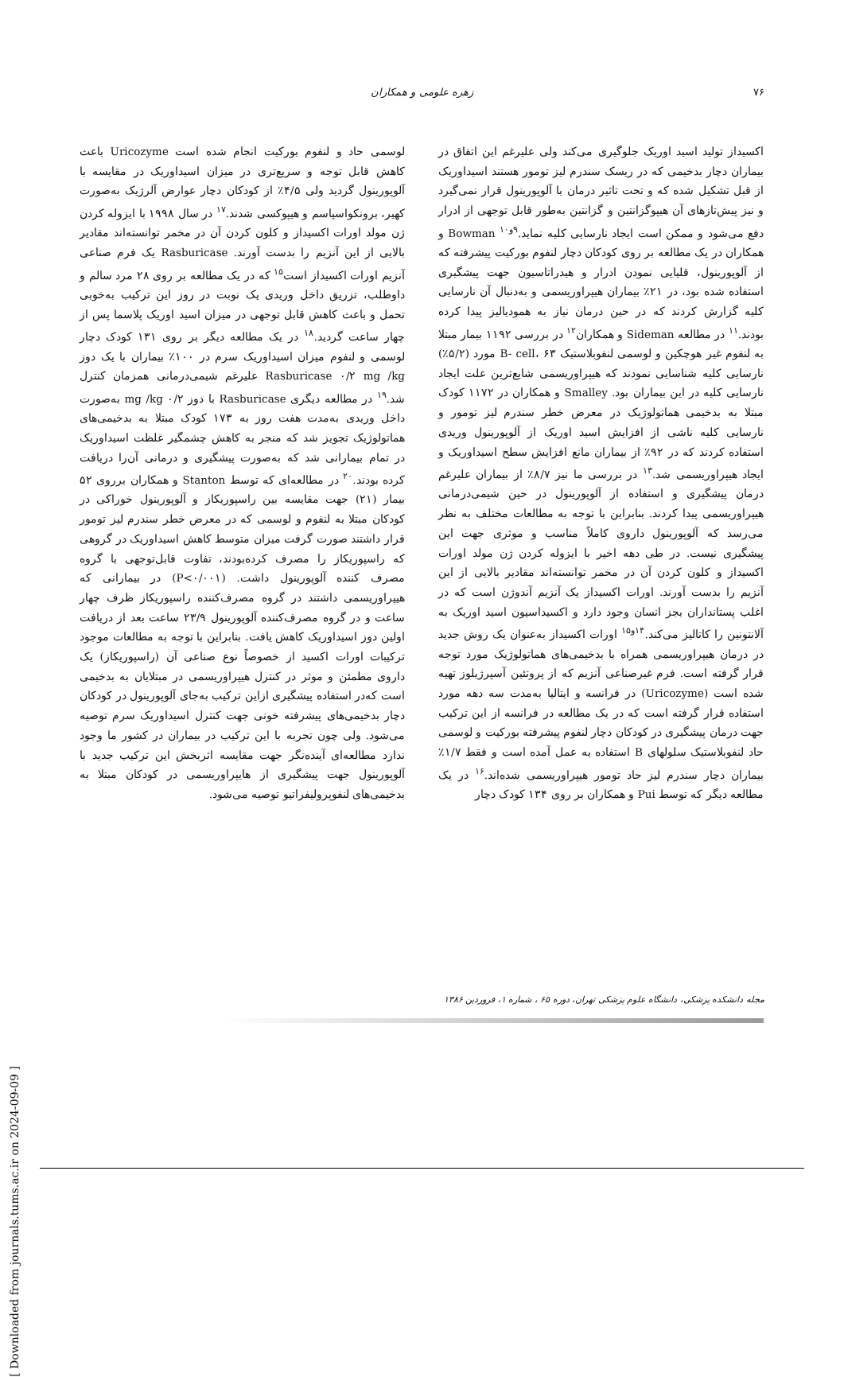۷۶
زهره علومی و همکاران
اکسیداز تولید اسید اوریک جلوگیری می‌کند ولی علیرغم این اتفاق در بیماران دچار بدخیمی که در ریسک سندرم لیز تومور هستند اسیداوریک از قبل تشکیل شده که و تحت تاثیر درمان با آلوپورینول قرار نمی‌گیرد و نیز پیش‌تازهای آن هیپوگزانتین و گزانتین به‌طور قابل توجهی از ادرار دفع می‌شود و ممکن است ایجاد نارسایی کلیه نماید.<sup>۹و۱۰</sup> Bowman و همکاران در یک مطالعه بر روی کودکان دچار لنفوم بورکیت پیشرفته که از آلوپورینول، قلیایی نمودن ادرار و هیدراتاسیون جهت پیشگیری استفاده شده بود، در ۲۱٪ بیماران هیپراوریسمی و به‌دنبال آن نارسایی کلیه گزارش کردند که در حین درمان نیاز به همودیالیز پیدا کرده بودند.<sup>۱۱</sup> در مطالعه Sideman و همکاران<sup>۱۲</sup> در بررسی ۱۱۹۲ بیمار مبتلا به لنفوم غیر هوچکین و لوسمی لنفوبلاستیک B- cell، ۶۳ مورد (۵/۲٪) نارسایی کلیه شناسایی نمودند که هیپراوریسمی شایع‌ترین علت ایجاد نارسایی کلیه در این بیماران بود. Smalley و همکاران در ۱۱۷۲ کودک مبتلا به بدخیمی هماتولوژیک در معرض خطر سندرم لیز تومور و نارسایی کلیه ناشی از افزایش اسید اوریک از آلوپورینول وریدی استفاده کردند که در ۹۲٪ از بیماران مانع افزایش سطح اسیداوریک و ایجاد هیپراوریسمی شد.<sup>۱۳</sup> در بررسی ما نیز ۸/۷٪ از بیماران علیرغم درمان پیشگیری و استفاده از آلوپورینول در حین شیمی‌درمانی هیپراوریسمی پیدا کردند. بنابراین با توجه به مطالعات مختلف به نظر می‌رسد که آلوپورینول داروی کاملاً مناسب و موثری جهت این پیشگیری نیست. در طی دهه اخیر با ایزوله کردن ژن مولد اورات اکسیداز و کلون کردن آن در مخمر توانسته‌اند مقادیر بالایی از این آنزیم را بدست آورند. اورات اکسیداز یک آنزیم آندوژن است که در اغلب پستانداران بجز انسان وجود دارد و اکسیداسیون اسید اوریک به آلانتونین را کاتالیز می‌کند.<sup>۱۴و۱۵</sup> اورات اکسیداز به‌عنوان یک روش جدید در درمان هیپراوریسمی همراه با بدخیمی‌های هماتولوژیک مورد توجه قرار گرفته است. فرم غیرصناعی آنزیم که از پروتئین آسپرژیلوز تهیه شده است (Uricozyme) در فرانسه و ایتالیا به‌مدت سه دهه مورد استفاده قرار گرفته است که در یک مطالعه در فرانسه از این ترکیب جهت درمان پیشگیری در کودکان دچار لنفوم پیشرفته بورکیت و لوسمی حاد لنفوبلاستیک سلولهای B استفاده به عمل آمده است و فقط ۱/۷٪ بیماران دچار سندرم لیز حاد تومور هیپراوریسمی شده‌اند.<sup>۱۶</sup> در یک مطالعه دیگر که توسط Pui و همکاران بر روی ۱۳۴ کودک دچار
لوسمی حاد و لنفوم بورکیت انجام شده است Uricozyme باعث کاهش قابل توجه و سریع‌تری در میزان اسیداوریک در مقایسه با آلوپورینول گردید ولی ۴/۵٪ از کودکان دچار عوارض آلرژیک به‌صورت کهیر، برونکواسپاسم و هیپوکسی شدند.<sup>۱۷</sup> در سال ۱۹۹۸ با ایزوله کردن ژن مولد اورات اکسیداز و کلون کردن آن در مخمر توانسته‌اند مقادیر بالایی از این آنزیم را بدست آورند. Rasburicase یک فرم صناعی آنزیم اورات اکسیداز است<sup>۱۵</sup> که در یک مطالعه بر روی ۲۸ مرد سالم و داوطلب، تزریق داخل وریدی یک نوبت در روز این ترکیب به‌خوبی تحمل و باعث کاهش قابل توجهی در میزان اسید اوریک پلاسما پس از چهار ساعت گردید.<sup>۱۸</sup> در یک مطالعه دیگر بر روی ۱۳۱ کودک دچار لوسمی و لنفوم میزان اسیداوریک سرم در ۱۰۰٪ بیماران با یک دوز Rasburicase ۰/۲ mg /kg علیرغم شیمی‌درمانی همزمان کنترل شد.<sup>۱۹</sup> در مطالعه دیگری Rasburicase با دوز ۰/۲ mg /kg به‌صورت داخل وریدی به‌مدت هفت روز به ۱۷۳ کودک مبتلا به بدخیمی‌های هماتولوژیک تجویز شد که منجر به کاهش چشمگیر غلظت اسیداوریک در تمام بیمارانی شد که به‌صورت پیشگیری و درمانی آن‌را دریافت کرده بودند.<sup>۲۰</sup> در مطالعه‌ای که توسط Stanton و همکاران برروی ۵۲ بیمار (۲۱) جهت مقایسه بین راسپوریکاز و آلوپورینول خوراکی در کودکان مبتلا به لنفوم و لوسمی که در معرض خطر سندرم لیز تومور قرار داشتند صورت گرفت میزان متوسط کاهش اسیداوریک در گروهی که راسپوریکاز را مصرف کرده‌بودند، تفاوت قابل‌توجهی با گروه مصرف کننده آلوپورینول داشت. (P<۰/۰۰۱) در بیمارانی که هیپراوریسمی داشتند در گروه مصرف‌کننده راسپوریکاز ظرف چهار ساعت و در گروه مصرف‌کننده آلوپورینول ۲۳/۹ ساعت بعد از دریافت اولین دوز اسیداوریک کاهش یافت. بنابراین با توجه به مطالعات موجود ترکیبات اورات اکسید از خصوصاً نوع صناعی آن (راسپوریکاز) یک داروی مطمئن و موثر در کنترل هیپراوریسمی در مبتلایان به بدخیمی است که‌در استفاده پیشگیری ازاین ترکیب به‌جای آلوپورینول در کودکان دچار بدخیمی‌های پیشرفته خونی جهت کنترل اسیداوریک سرم توصیه می‌شود. ولی چون تجربه با این ترکیب در بیماران در کشور ما وجود ندارد مطالعه‌ای آینده‌نگر جهت مقایسه اثربخش این ترکیب جدید با آلوپورینول جهت پیشگیری از هایپراوریسمی در کودکان مبتلا به بدخیمی‌های لنفوپرولیفراتیو توصیه می‌شود.
مجله دانشکده پزشکی، دانشگاه علوم پزشکی تهران، دوره ۶۵ ، شماره ۱، فروردین ۱۳۸۶
[ Downloaded from journals.tums.ac.ir on 2024-09-09 ]